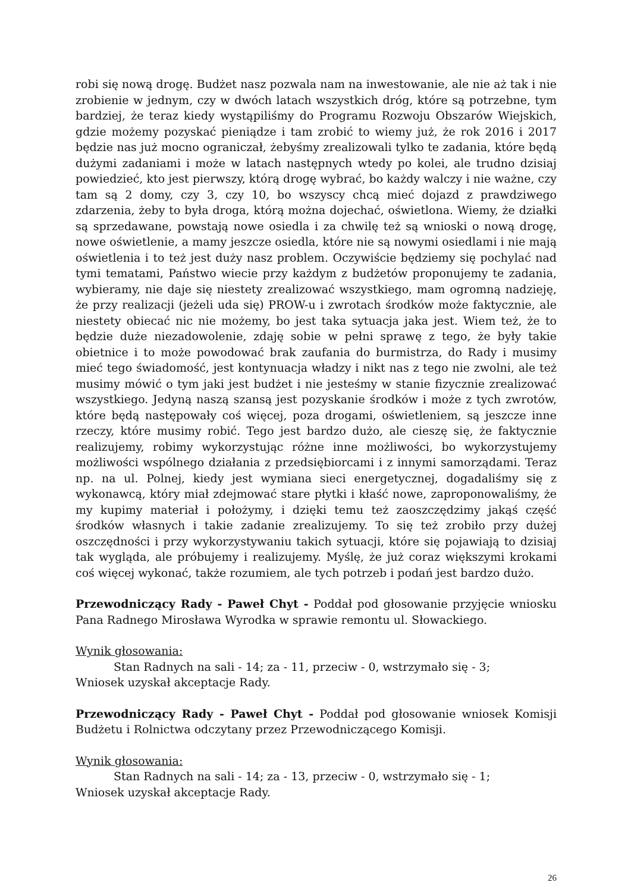robi się nową drogę. Budżet nasz pozwala nam na inwestowanie, ale nie aż tak i nie zrobienie w jednym, czy w dwóch latach wszystkich dróg, które są potrzebne, tym bardziej, że teraz kiedy wystąpiliśmy do Programu Rozwoju Obszarów Wiejskich, gdzie możemy pozyskać pieniądze i tam zrobić to wiemy już, że rok 2016 i 2017 będzie nas już mocno ograniczał, żebyśmy zrealizowali tylko te zadania, które będą dużymi zadaniami i może w latach następnych wtedy po kolei, ale trudno dzisiaj powiedzieć, kto jest pierwszy, którą drogę wybrać, bo każdy walczy i nie ważne, czy tam są 2 domy, czy 3, czy 10, bo wszyscy chcą mieć dojazd z prawdziwego zdarzenia, żeby to była droga, którą można dojechać, oświetlona. Wiemy, że działki są sprzedawane, powstają nowe osiedla i za chwilę też są wnioski o nową drogę, nowe oświetlenie, a mamy jeszcze osiedla, które nie są nowymi osiedlami i nie mają oświetlenia i to też jest duży nasz problem. Oczywiście będziemy się pochylać nad tymi tematami, Państwo wiecie przy każdym z budżetów proponujemy te zadania, wybieramy, nie daje się niestety zrealizować wszystkiego, mam ogromną nadzieję, że przy realizacji (jeżeli uda się) PROW-u i zwrotach środków może faktycznie, ale niestety obiecać nic nie możemy, bo jest taka sytuacja jaka jest. Wiem też, że to będzie duże niezadowolenie, zdaję sobie w pełni sprawę z tego, że były takie obietnice i to może powodować brak zaufania do burmistrza, do Rady i musimy mieć tego świadomość, jest kontynuacja władzy i nikt nas z tego nie zwolni, ale też musimy mówić o tym jaki jest budżet i nie jesteśmy w stanie fizycznie zrealizować wszystkiego. Jedyną naszą szansą jest pozyskanie środków i może z tych zwrotów, które będą następowały coś więcej, poza drogami, oświetleniem, są jeszcze inne rzeczy, które musimy robić. Tego jest bardzo dużo, ale cieszę się, że faktycznie realizujemy, robimy wykorzystując różne inne możliwości, bo wykorzystujemy możliwości wspólnego działania z przedsiębiorcami i z innymi samorządami. Teraz np. na ul. Polnej, kiedy jest wymiana sieci energetycznej, dogadaliśmy się z wykonawcą, który miał zdejmować stare płytki i kłaść nowe, zaproponowaliśmy, że my kupimy materiał i położymy, i dzięki temu też zaoszczędzimy jakąś część środków własnych i takie zadanie zrealizujemy. To się też zrobiło przy dużej oszczędności i przy wykorzystywaniu takich sytuacji, które się pojawiają to dzisiaj tak wygląda, ale próbujemy i realizujemy. Myślę, że już coraz większymi krokami coś więcej wykonać, także rozumiem, ale tych potrzeb i podań jest bardzo dużo.
Przewodniczący Rady - Paweł Chyt - Poddał pod głosowanie przyjęcie wniosku Pana Radnego Mirosława Wyrodka w sprawie remontu ul. Słowackiego.
Wynik głosowania:
Stan Radnych na sali - 14; za - 11, przeciw - 0, wstrzymało się - 3;
Wniosek uzyskał akceptacje Rady.
Przewodniczący Rady - Paweł Chyt - Poddał pod głosowanie wniosek Komisji Budżetu i Rolnictwa odczytany przez Przewodniczącego Komisji.
Wynik głosowania:
Stan Radnych na sali - 14; za - 13, przeciw - 0, wstrzymało się - 1;
Wniosek uzyskał akceptacje Rady.
26